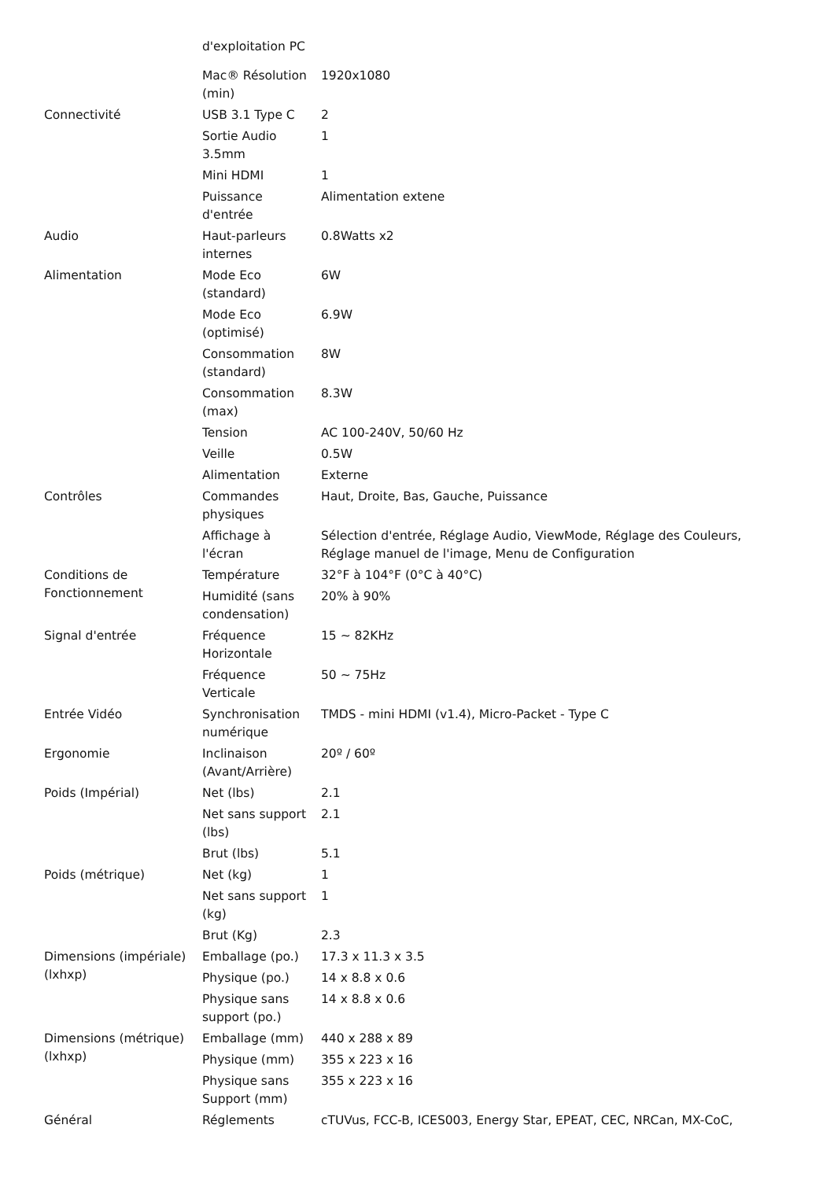| | d'exploitation PC | |
| | Mac® Résolution (min) | 1920x1080 |
| Connectivité | USB 3.1 Type C | 2 |
| | Sortie Audio 3.5mm | 1 |
| | Mini HDMI | 1 |
| | Puissance d'entrée | Alimentation extene |
| Audio | Haut-parleurs internes | 0.8Watts x2 |
| Alimentation | Mode Eco (standard) | 6W |
| | Mode Eco (optimisé) | 6.9W |
| | Consommation (standard) | 8W |
| | Consommation (max) | 8.3W |
| | Tension | AC 100-240V, 50/60 Hz |
| | Veille | 0.5W |
| | Alimentation | Externe |
| Contrôles | Commandes physiques | Haut, Droite, Bas, Gauche, Puissance |
| | Affichage à l'écran | Sélection d'entrée, Réglage Audio, ViewMode, Réglage des Couleurs, Réglage manuel de l'image, Menu de Configuration |
| Conditions de Fonctionnement | Température | 32°F à 104°F (0°C à 40°C) |
| | Humidité (sans condensation) | 20% à 90% |
| Signal d'entrée | Fréquence Horizontale | 15 ~ 82KHz |
| | Fréquence Verticale | 50 ~ 75Hz |
| Entrée Vidéo | Synchronisation numérique | TMDS - mini HDMI (v1.4), Micro-Packet - Type C |
| Ergonomie | Inclinaison (Avant/Arrière) | 20º / 60º |
| Poids (Impérial) | Net (lbs) | 2.1 |
| | Net sans support (lbs) | 2.1 |
| | Brut (lbs) | 5.1 |
| Poids (métrique) | Net (kg) | 1 |
| | Net sans support (kg) | 1 |
| | Brut (Kg) | 2.3 |
| Dimensions (impériale) (lxhxp) | Emballage (po.) | 17.3 x 11.3 x 3.5 |
| | Physique (po.) | 14 x 8.8 x 0.6 |
| | Physique sans support (po.) | 14 x 8.8 x 0.6 |
| Dimensions (métrique) (lxhxp) | Emballage (mm) | 440 x 288 x 89 |
| | Physique (mm) | 355 x 223 x 16 |
| | Physique sans Support (mm) | 355 x 223 x 16 |
| Général | Réglements | cTUVus, FCC-B, ICES003, Energy Star, EPEAT, CEC, NRCan, MX-CoC, |